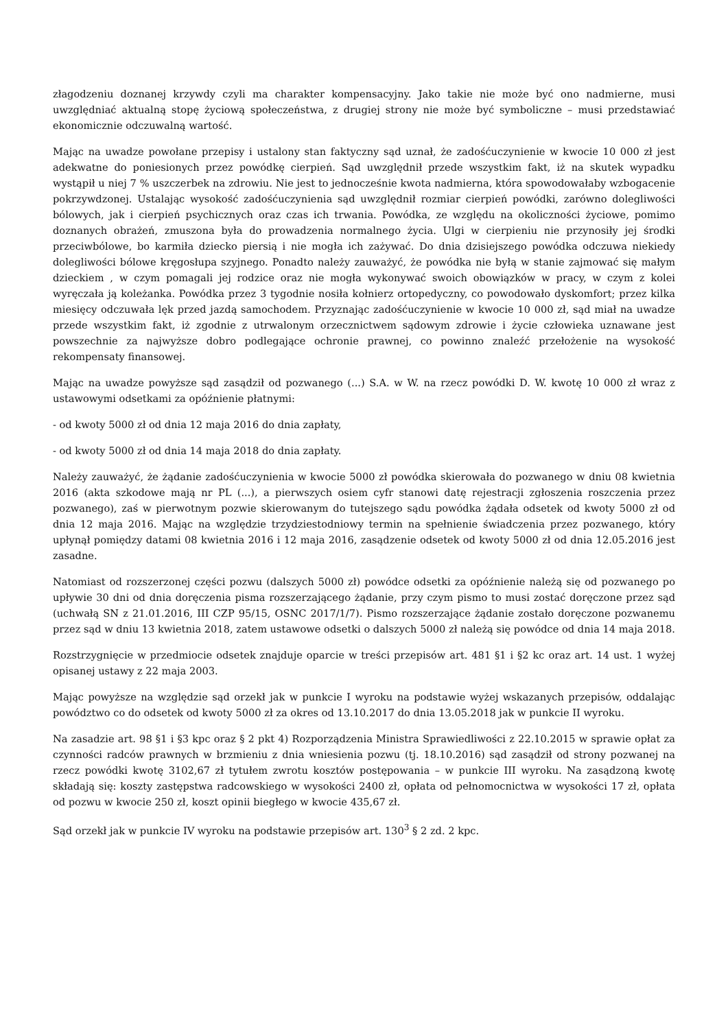złagodzeniu doznanej krzywdy czyli ma charakter kompensacyjny. Jako takie nie może być ono nadmierne, musi uwzględniać aktualną stopę życiową społeczeństwa, z drugiej strony nie może być symboliczne – musi przedstawiać ekonomicznie odczuwalną wartość.
Mając na uwadze powołane przepisy i ustalony stan faktyczny sąd uznał, że zadośćuczynienie w kwocie 10 000 zł jest adekwatne do poniesionych przez powódkę cierpień. Sąd uwzględnił przede wszystkim fakt, iż na skutek wypadku wystąpił u niej 7 % uszczerbek na zdrowiu. Nie jest to jednocześnie kwota nadmierna, która spowodowałaby wzbogacenie pokrzywdzonej. Ustalając wysokość zadośćuczynienia sąd uwzględnił rozmiar cierpień powódki, zarówno dolegliwości bólowych, jak i cierpień psychicznych oraz czas ich trwania. Powódka, ze względu na okoliczności życiowe, pomimo doznanych obrażeń, zmuszona była do prowadzenia normalnego życia. Ulgi w cierpieniu nie przynosiły jej środki przeciwbólowe, bo karmiła dziecko piersią i nie mogła ich zażywać. Do dnia dzisiejszego powódka odczuwa niekiedy dolegliwości bólowe kręgosłupa szyjnego. Ponadto należy zauważyć, że powódka nie byłą w stanie zajmować się małym dzieckiem , w czym pomagali jej rodzice oraz nie mogła wykonywać swoich obowiązków w pracy, w czym z kolei wyręczała ją koleżanka. Powódka przez 3 tygodnie nosiła kołnierz ortopedyczny, co powodowało dyskomfort; przez kilka miesięcy odczuwała lęk przed jazdą samochodem. Przyznając zadośćuczynienie w kwocie 10 000 zł, sąd miał na uwadze przede wszystkim fakt, iż zgodnie z utrwalonym orzecznictwem sądowym zdrowie i życie człowieka uznawane jest powszechnie za najwyższe dobro podlegające ochronie prawnej, co powinno znaleźć przełożenie na wysokość rekompensaty finansowej.
Mając na uwadze powyższe sąd zasądził od pozwanego (...) S.A. w W. na rzecz powódki D. W. kwotę 10 000 zł wraz z ustawowymi odsetkami za opóźnienie płatnymi:
- od kwoty 5000 zł od dnia 12 maja 2016 do dnia zapłaty,
- od kwoty 5000 zł od dnia 14 maja 2018 do dnia zapłaty.
Należy zauważyć, że żądanie zadośćuczynienia w kwocie 5000 zł powódka skierowała do pozwanego w dniu 08 kwietnia 2016 (akta szkodowe mają nr PL (...), a pierwszych osiem cyfr stanowi datę rejestracji zgłoszenia roszczenia przez pozwanego), zaś w pierwotnym pozwie skierowanym do tutejszego sądu powódka żądała odsetek od kwoty 5000 zł od dnia 12 maja 2016. Mając na względzie trzydziestodniowy termin na spełnienie świadczenia przez pozwanego, który upłynął pomiędzy datami 08 kwietnia 2016 i 12 maja 2016, zasądzenie odsetek od kwoty 5000 zł od dnia 12.05.2016 jest zasadne.
Natomiast od rozszerzonej części pozwu (dalszych 5000 zł) powódce odsetki za opóźnienie należą się od pozwanego po upływie 30 dni od dnia doręczenia pisma rozszerzającego żądanie, przy czym pismo to musi zostać doręczone przez sąd (uchwałą SN z 21.01.2016, III CZP 95/15, OSNC 2017/1/7). Pismo rozszerzające żądanie zostało doręczone pozwanemu przez sąd w dniu 13 kwietnia 2018, zatem ustawowe odsetki o dalszych 5000 zł należą się powódce od dnia 14 maja 2018.
Rozstrzygnięcie w przedmiocie odsetek znajduje oparcie w treści przepisów art. 481 §1 i §2 kc oraz art. 14 ust. 1 wyżej opisanej ustawy z 22 maja 2003.
Mając powyższe na względzie sąd orzekł jak w punkcie I wyroku na podstawie wyżej wskazanych przepisów, oddalając powództwo co do odsetek od kwoty 5000 zł za okres od 13.10.2017 do dnia 13.05.2018 jak w punkcie II wyroku.
Na zasadzie art. 98 §1 i §3 kpc oraz § 2 pkt 4) Rozporządzenia Ministra Sprawiedliwości z 22.10.2015 w sprawie opłat za czynności radców prawnych w brzmieniu z dnia wniesienia pozwu (tj. 18.10.2016) sąd zasądził od strony pozwanej na rzecz powódki kwotę 3102,67 zł tytułem zwrotu kosztów postępowania – w punkcie III wyroku. Na zasądzoną kwotę składają się: koszty zastępstwa radcowskiego w wysokości 2400 zł, opłata od pełnomocnictwa w wysokości 17 zł, opłata od pozwu w kwocie 250 zł, koszt opinii biegłego w kwocie 435,67 zł.
Sąd orzekł jak w punkcie IV wyroku na podstawie przepisów art. 130<sup>3</sup> § 2 zd. 2 kpc.